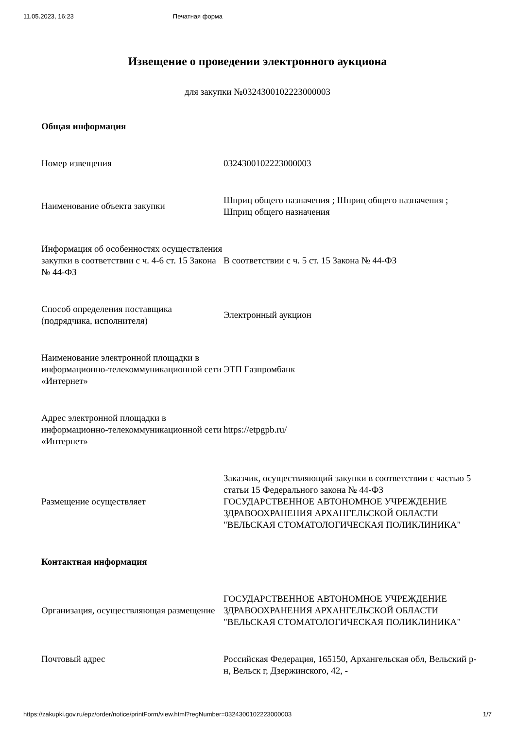11.05.2023, 16:23 Печатная форма
Извещение о проведении электронного аукциона
для закупки №0324300102223000003
| Общая информация | |
| --- | --- |
| Номер извещения | 0324300102223000003 |
| Наименование объекта закупки | Шприц общего назначения ; Шприц общего назначения ; Шприц общего назначения |
| Информация об особенностях осуществления закупки в соответствии с ч. 4-6 ст. 15 Закона № 44-ФЗ | В соответствии с ч. 5 ст. 15 Закона № 44-ФЗ |
| Способ определения поставщика (подрядчика, исполнителя) | Электронный аукцион |
| Наименование электронной площадки в информационно-телекоммуникационной сети «Интернет» | ЭТП Газпромбанк |
| Адрес электронной площадки в информационно-телекоммуникационной сети «Интернет» | https://etpgpb.ru/ |
| Размещение осуществляет | Заказчик, осуществляющий закупки в соответствии с частью 5 статьи 15 Федерального закона № 44-ФЗ ГОСУДАРСТВЕННОЕ АВТОНОМНОЕ УЧРЕЖДЕНИЕ ЗДРАВООХРАНЕНИЯ АРХАНГЕЛЬСКОЙ ОБЛАСТИ "ВЕЛЬСКАЯ СТОМАТОЛОГИЧЕСКАЯ ПОЛИКЛИНИКА" |
| Контактная информация | |
| Организация, осуществляющая размещение | ГОСУДАРСТВЕННОЕ АВТОНОМНОЕ УЧРЕЖДЕНИЕ ЗДРАВООХРАНЕНИЯ АРХАНГЕЛЬСКОЙ ОБЛАСТИ "ВЕЛЬСКАЯ СТОМАТОЛОГИЧЕСКАЯ ПОЛИКЛИНИКА" |
| Почтовый адрес | Российская Федерация, 165150, Архангельская обл, Вельский р-н, Вельск г, Дзержинского, 42, - |
https://zakupki.gov.ru/epz/order/notice/printForm/view.html?regNumber=0324300102223000003 1/7